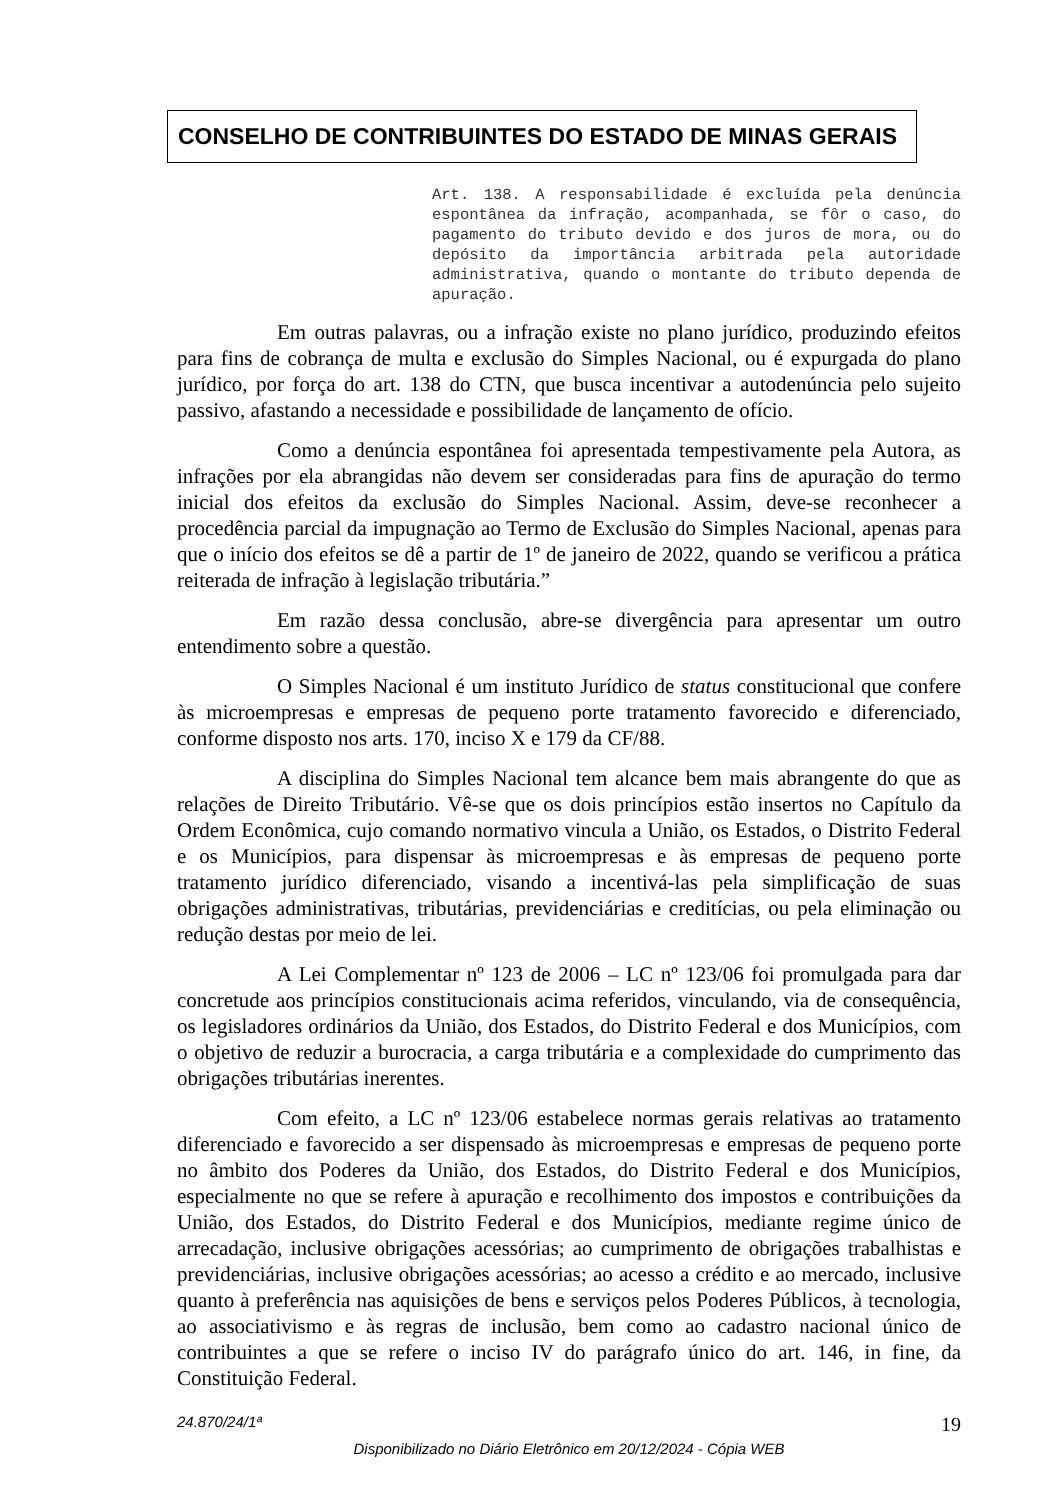CONSELHO DE CONTRIBUINTES DO ESTADO DE MINAS GERAIS
Art. 138. A responsabilidade é excluída pela denúncia espontânea da infração, acompanhada, se fôr o caso, do pagamento do tributo devido e dos juros de mora, ou do depósito da importância arbitrada pela autoridade administrativa, quando o montante do tributo dependa de apuração.
Em outras palavras, ou a infração existe no plano jurídico, produzindo efeitos para fins de cobrança de multa e exclusão do Simples Nacional, ou é expurgada do plano jurídico, por força do art. 138 do CTN, que busca incentivar a autodenúncia pelo sujeito passivo, afastando a necessidade e possibilidade de lançamento de ofício.
Como a denúncia espontânea foi apresentada tempestivamente pela Autora, as infrações por ela abrangidas não devem ser consideradas para fins de apuração do termo inicial dos efeitos da exclusão do Simples Nacional. Assim, deve-se reconhecer a procedência parcial da impugnação ao Termo de Exclusão do Simples Nacional, apenas para que o início dos efeitos se dê a partir de 1º de janeiro de 2022, quando se verificou a prática reiterada de infração à legislação tributária.”
Em razão dessa conclusão, abre-se divergência para apresentar um outro entendimento sobre a questão.
O Simples Nacional é um instituto Jurídico de status constitucional que confere às microempresas e empresas de pequeno porte tratamento favorecido e diferenciado, conforme disposto nos arts. 170, inciso X e 179 da CF/88.
A disciplina do Simples Nacional tem alcance bem mais abrangente do que as relações de Direito Tributário. Vê-se que os dois princípios estão insertos no Capítulo da Ordem Econômica, cujo comando normativo vincula a União, os Estados, o Distrito Federal e os Municípios, para dispensar às microempresas e às empresas de pequeno porte tratamento jurídico diferenciado, visando a incentivá-las pela simplificação de suas obrigações administrativas, tributárias, previdenciárias e creditícias, ou pela eliminação ou redução destas por meio de lei.
A Lei Complementar nº 123 de 2006 – LC nº 123/06 foi promulgada para dar concretude aos princípios constitucionais acima referidos, vinculando, via de consequência, os legisladores ordinários da União, dos Estados, do Distrito Federal e dos Municípios, com o objetivo de reduzir a burocracia, a carga tributária e a complexidade do cumprimento das obrigações tributárias inerentes.
Com efeito, a LC nº 123/06 estabelece normas gerais relativas ao tratamento diferenciado e favorecido a ser dispensado às microempresas e empresas de pequeno porte no âmbito dos Poderes da União, dos Estados, do Distrito Federal e dos Municípios, especialmente no que se refere à apuração e recolhimento dos impostos e contribuições da União, dos Estados, do Distrito Federal e dos Municípios, mediante regime único de arrecadação, inclusive obrigações acessórias; ao cumprimento de obrigações trabalhistas e previdenciárias, inclusive obrigações acessórias; ao acesso a crédito e ao mercado, inclusive quanto à preferência nas aquisições de bens e serviços pelos Poderes Públicos, à tecnologia, ao associativismo e às regras de inclusão, bem como ao cadastro nacional único de contribuintes a que se refere o inciso IV do parágrafo único do art. 146, in fine, da Constituição Federal.
24.870/24/1ª 19
Disponibilizado no Diário Eletrônico em 20/12/2024 - Cópia WEB